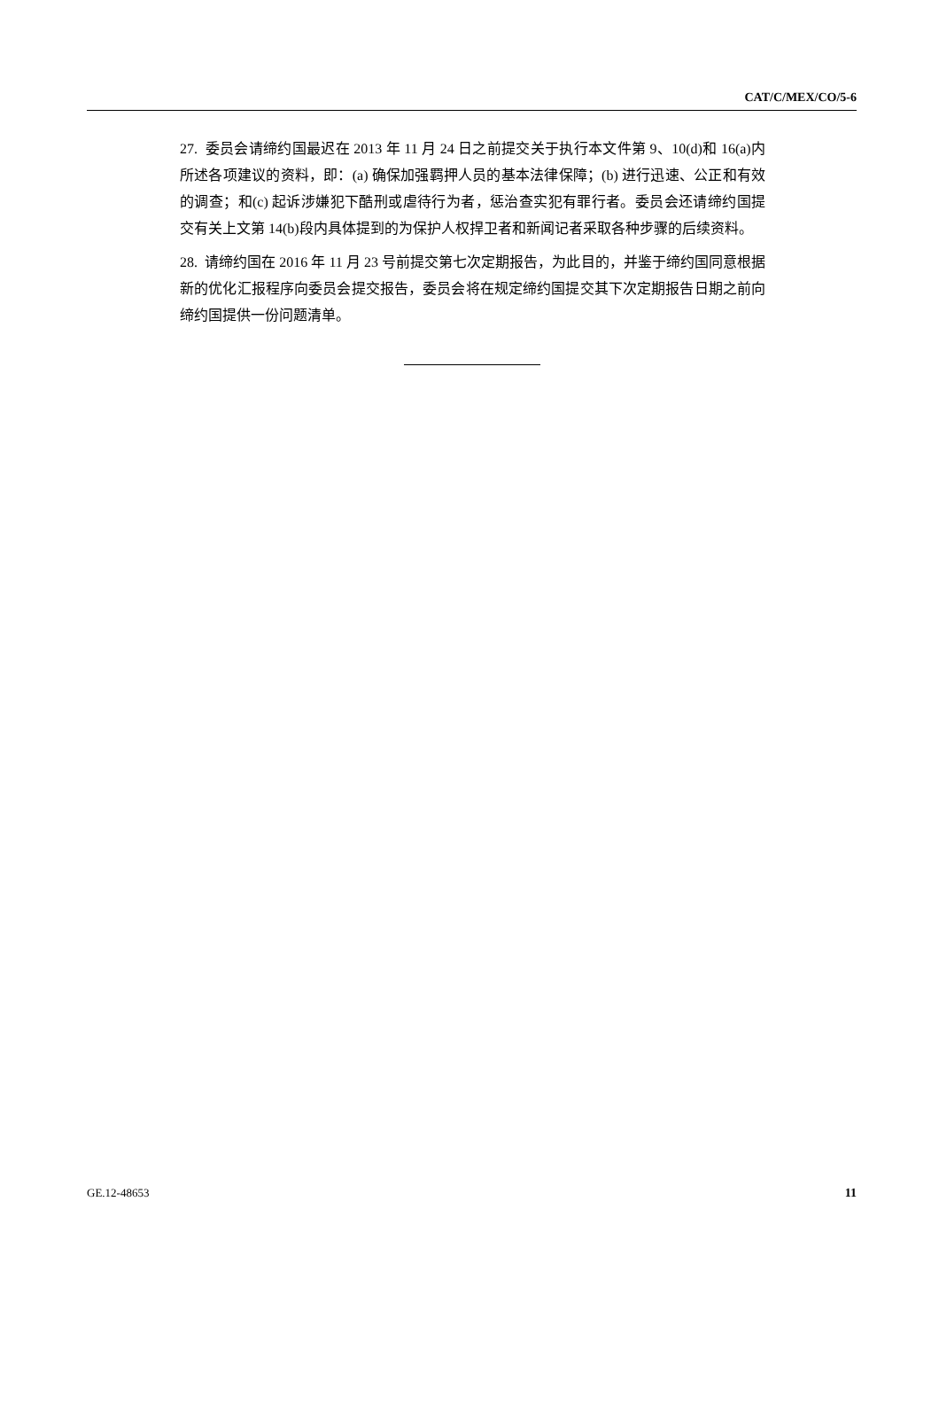CAT/C/MEX/CO/5-6
27. 委员会请缔约国最迟在 2013 年 11 月 24 日之前提交关于执行本文件第 9、10(d)和 16(a)内所述各项建议的资料，即：(a) 确保加强羁押人员的基本法律保障；(b) 进行迅速、公正和有效的调查；和(c) 起诉涉嫌犯下酷刑或虐待行为者，惩治查实犯有罪行者。委员会还请缔约国提交有关上文第 14(b)段内具体提到的为保护人权捍卫者和新闻记者采取各种步骤的后续资料。
28. 请缔约国在 2016 年 11 月 23 号前提交第七次定期报告，为此目的，并鉴于缔约国同意根据新的优化汇报程序向委员会提交报告，委员会将在规定缔约国提交其下次定期报告日期之前向缔约国提供一份问题清单。
GE.12-48653 11